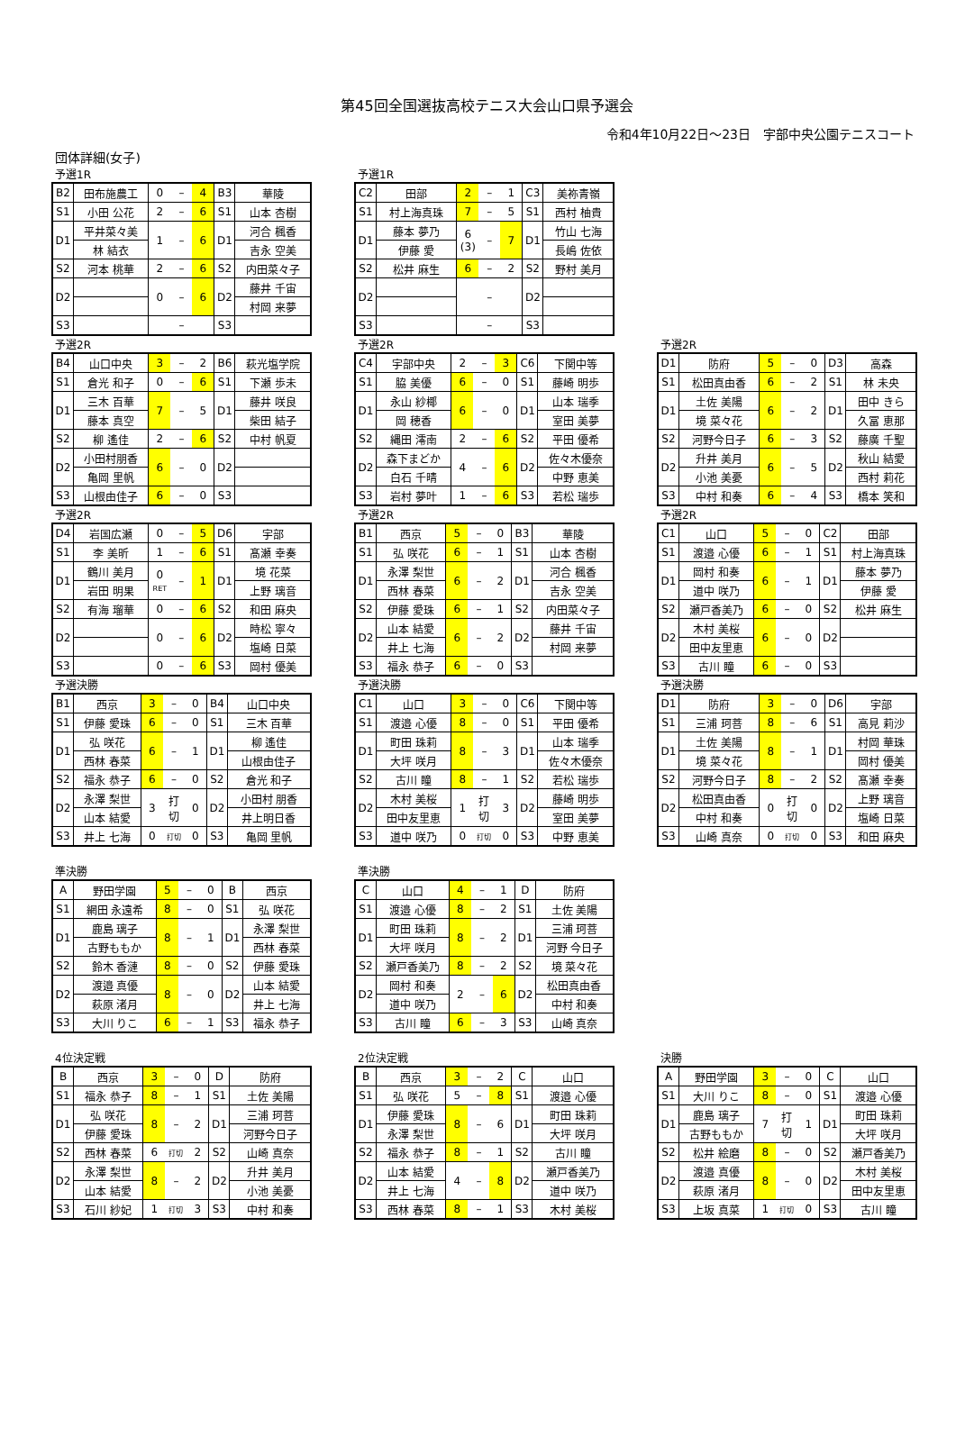第45回全国選抜高校テニス大会山口県予選会
令和4年10月22日～23日　宇部中央公園テニスコート
団体詳細(女子)
予選1R
| B2 | 田布施農工 | 0 | – | 4 | B3 | 華陵 |
| S1 | 小田 公花 | 2 | – | 6 | S1 | 山本 杏樹 |
| D1 | 平井菜々美 | 1 | – | 6 | D1 | 河合 楓香 |
| | 林 結衣 | | | | | 吉永 空美 |
| S2 | 河本 桃華 | 2 | – | 6 | S2 | 内田菜々子 |
| D2 | | 0 | – | 6 | D2 | 藤井 千宙 |
| | | | | | | 村岡 来夢 |
| S3 | | | – | | S3 | |
予選1R
| C2 | 田部 | 2 | – | 1 | C3 | 美祢青嶺 |
| S1 | 村上海真珠 | 7 | – | 5 | S1 | 西村 柚貴 |
| D1 | 藤本 夢乃 | 6 (3) | – | 7 | D1 | 竹山 七海 |
| | 伊藤 愛 | | | | | 長嶋 佐依 |
| S2 | 松井 麻生 | 6 | – | 2 | S2 | 野村 美月 |
| D2 | | | – | | D2 | |
| S3 | | | – | | S3 | |
予選2R
| B4 | 山口中央 | 3 | – | 2 | B6 | 萩光塩学院 |
| S1 | 倉光 和子 | 0 | – | 6 | S1 | 下瀬 歩未 |
| D1 | 三木 百華 | 7 | – | 5 | D1 | 藤井 咲良 |
| | 藤本 真空 | | | | | 柴田 結子 |
| S2 | 柳 遙佳 | 2 | – | 6 | S2 | 中村 帆夏 |
| D2 | 小田村朋香 | 6 | – | 0 | D2 | |
| | 亀岡 里帆 | | | | | |
| S3 | 山根由佳子 | 6 | – | 0 | S3 | |
予選2R
| C4 | 宇部中央 | 2 | – | 3 | C6 | 下関中等 |
| S1 | 脇 美優 | 6 | – | 0 | S1 | 藤崎 明歩 |
| D1 | 永山 紗椰 | 6 | – | 0 | D1 | 山本 瑞季 |
| | 岡 穂香 | | | | | 室田 美夢 |
| S2 | 縄田 澪南 | 2 | – | 6 | S2 | 平田 優希 |
| D2 | 森下まどか | 4 | – | 6 | D2 | 佐々木優奈 |
| | 白石 千晴 | | | | | 中野 恵美 |
| S3 | 岩村 夢叶 | 1 | – | 6 | S3 | 若松 瑞歩 |
予選2R
| D1 | 防府 | 5 | – | 0 | D3 | 高森 |
| S1 | 松田真由香 | 6 | – | 2 | S1 | 林 未央 |
| D1 | 土佐 美陽 | 6 | – | 2 | D1 | 田中 きら |
| | 境 菜々花 | | | | | 久冨 恵那 |
| S2 | 河野今日子 | 6 | – | 3 | S2 | 藤廣 千聖 |
| D2 | 升井 美月 | 6 | – | 5 | D2 | 秋山 結愛 |
| | 小池 美憂 | | | | | 西村 莉花 |
| S3 | 中村 和奏 | 6 | – | 4 | S3 | 橋本 笑和 |
予選2R
| D4 | 岩国広瀬 | 0 | – | 5 | D6 | 宇部 |
| S1 | 李 美昕 | 1 | – | 6 | S1 | 髙瀬 幸奏 |
| D1 | 鶴川 美月 | 0 RET | – | 1 | D1 | 境 花菜 |
| | 岩田 明果 | | | | | 上野 璃音 |
| S2 | 有海 瑠華 | 0 | – | 6 | S2 | 和田 麻央 |
| D2 | | 0 | – | 6 | D2 | 時松 寧々 |
| | | | | | | 塩崎 日菜 |
| S3 | | 0 | – | 6 | S3 | 岡村 優美 |
予選2R
| B1 | 西京 | 5 | – | 0 | B3 | 華陵 |
| S1 | 弘 咲花 | 6 | – | 1 | S1 | 山本 杏樹 |
| D1 | 永澤 梨世 | 6 | – | 2 | D1 | 河合 楓香 |
| | 西林 春菜 | | | | | 吉永 空美 |
| S2 | 伊藤 愛珠 | 6 | – | 1 | S2 | 内田菜々子 |
| D2 | 山本 結愛 | 6 | – | 2 | D2 | 藤井 千宙 |
| | 井上 七海 | | | | | 村岡 来夢 |
| S3 | 福永 恭子 | 6 | – | 0 | S3 | |
予選2R
| C1 | 山口 | 5 | – | 0 | C2 | 田部 |
| S1 | 渡邉 心優 | 6 | – | 1 | S1 | 村上海真珠 |
| D1 | 岡村 和奏 | 6 | – | 1 | D1 | 藤本 夢乃 |
| | 道中 咲乃 | | | | | 伊藤 愛 |
| S2 | 瀬戸香美乃 | 6 | – | 0 | S2 | 松井 麻生 |
| D2 | 木村 美桜 | 6 | – | 0 | D2 | |
| | 田中友里恵 | | | | | |
| S3 | 古川 瞳 | 6 | – | 0 | S3 | |
予選決勝
| B1 | 西京 | 3 | – | 0 | B4 | 山口中央 |
| S1 | 伊藤 愛珠 | 6 | – | 0 | S1 | 三木 百華 |
| D1 | 弘 咲花 | 6 | – | 1 | D1 | 柳 遙佳 |
| | 西林 春菜 | | | | | 山根由佳子 |
| S2 | 福永 恭子 | 6 | – | 0 | S2 | 倉光 和子 |
| D2 | 永澤 梨世 | 3 | 打 切 | 0 | D2 | 小田村 朋香 |
| | 山本 結愛 | | | | | 井上明日香 |
| S3 | 井上 七海 | 0 | 打切 | 0 | S3 | 亀岡 里帆 |
予選決勝
| C1 | 山口 | 3 | – | 0 | C6 | 下関中等 |
| S1 | 渡邉 心優 | 8 | – | 0 | S1 | 平田 優希 |
| D1 | 町田 珠莉 | 8 | – | 3 | D1 | 山本 瑞季 |
| | 大坪 咲月 | | | | | 佐々木優奈 |
| S2 | 古川 瞳 | 8 | – | 1 | S2 | 若松 瑞歩 |
| D2 | 木村 美桜 | 1 | 打 切 | 3 | D2 | 藤崎 明歩 |
| | 田中友里恵 | | | | | 室田 美夢 |
| S3 | 道中 咲乃 | 0 | 打切 | 0 | S3 | 中野 恵美 |
予選決勝
| D1 | 防府 | 3 | – | 0 | D6 | 宇部 |
| S1 | 三浦 珂菩 | 8 | – | 6 | S1 | 高見 莉沙 |
| D1 | 土佐 美陽 | 8 | – | 1 | D1 | 村岡 華珠 |
| | 境 菜々花 | | | | | 岡村 優美 |
| S2 | 河野今日子 | 8 | – | 2 | S2 | 髙瀬 幸奏 |
| D2 | 松田真由香 | 0 | 打 切 | 0 | D2 | 上野 璃音 |
| | 中村 和奏 | | | | | 塩崎 日菜 |
| S3 | 山崎 真奈 | 0 | 打切 | 0 | S3 | 和田 麻央 |
準決勝
| A | 野田学園 | 5 | – | 0 | B | 西京 |
| S1 | 網田 永遠希 | 8 | – | 0 | S1 | 弘 咲花 |
| D1 | 鹿島 璃子 | 8 | – | 1 | D1 | 永澤 梨世 |
| | 古野ももか | | | | | 西林 春菜 |
| S2 | 鈴木 香漣 | 8 | – | 0 | S2 | 伊藤 愛珠 |
| D2 | 渡邉 真優 | 8 | – | 0 | D2 | 山本 結愛 |
| | 萩原 渚月 | | | | | 井上 七海 |
| S3 | 大川 りこ | 6 | – | 1 | S3 | 福永 恭子 |
準決勝
| C | 山口 | 4 | – | 1 | D | 防府 |
| S1 | 渡邉 心優 | 8 | – | 2 | S1 | 土佐 美陽 |
| D1 | 町田 珠莉 | 8 | – | 2 | D1 | 三浦 珂菩 |
| | 大坪 咲月 | | | | | 河野 今日子 |
| S2 | 瀬戸香美乃 | 8 | – | 2 | S2 | 境 菜々花 |
| D2 | 岡村 和奏 | 2 | – | 6 | D2 | 松田真由香 |
| | 道中 咲乃 | | | | | 中村 和奏 |
| S3 | 古川 瞳 | 6 | – | 3 | S3 | 山崎 真奈 |
4位決定戦
| B | 西京 | 3 | – | 0 | D | 防府 |
| S1 | 福永 恭子 | 8 | – | 1 | S1 | 土佐 美陽 |
| D1 | 弘 咲花 | 8 | – | 2 | D1 | 三浦 珂菩 |
| | 伊藤 愛珠 | | | | | 河野今日子 |
| S2 | 西林 春菜 | 6 | 打切 | 2 | S2 | 山崎 真奈 |
| D2 | 永澤 梨世 | 8 | – | 2 | D2 | 升井 美月 |
| | 山本 結愛 | | | | | 小池 美憂 |
| S3 | 石川 紗妃 | 1 | 打切 | 3 | S3 | 中村 和奏 |
2位決定戦
| B | 西京 | 3 | – | 2 | C | 山口 |
| S1 | 弘 咲花 | 5 | – | 8 | S1 | 渡邉 心優 |
| D1 | 伊藤 愛珠 | 8 | – | 6 | D1 | 町田 珠莉 |
| | 永澤 梨世 | | | | | 大坪 咲月 |
| S2 | 福永 恭子 | 8 | – | 1 | S2 | 古川 瞳 |
| D2 | 山本 結愛 | 4 | – | 8 | D2 | 瀬戸香美乃 |
| | 井上 七海 | | | | | 道中 咲乃 |
| S3 | 西林 春菜 | 8 | – | 1 | S3 | 木村 美桜 |
決勝
| A | 野田学園 | 3 | – | 0 | C | 山口 |
| S1 | 大川 りこ | 8 | – | 0 | S1 | 渡邉 心優 |
| D1 | 鹿島 璃子 | 7 | 打 切 | 1 | D1 | 町田 珠莉 |
| | 古野ももか | | | | | 大坪 咲月 |
| S2 | 松井 絵磨 | 8 | – | 0 | S2 | 瀬戸香美乃 |
| D2 | 渡邉 真優 | 8 | – | 0 | D2 | 木村 美桜 |
| | 萩原 渚月 | | | | | 田中友里恵 |
| S3 | 上坂 真菜 | 1 | 打切 | 0 | S3 | 古川 瞳 |